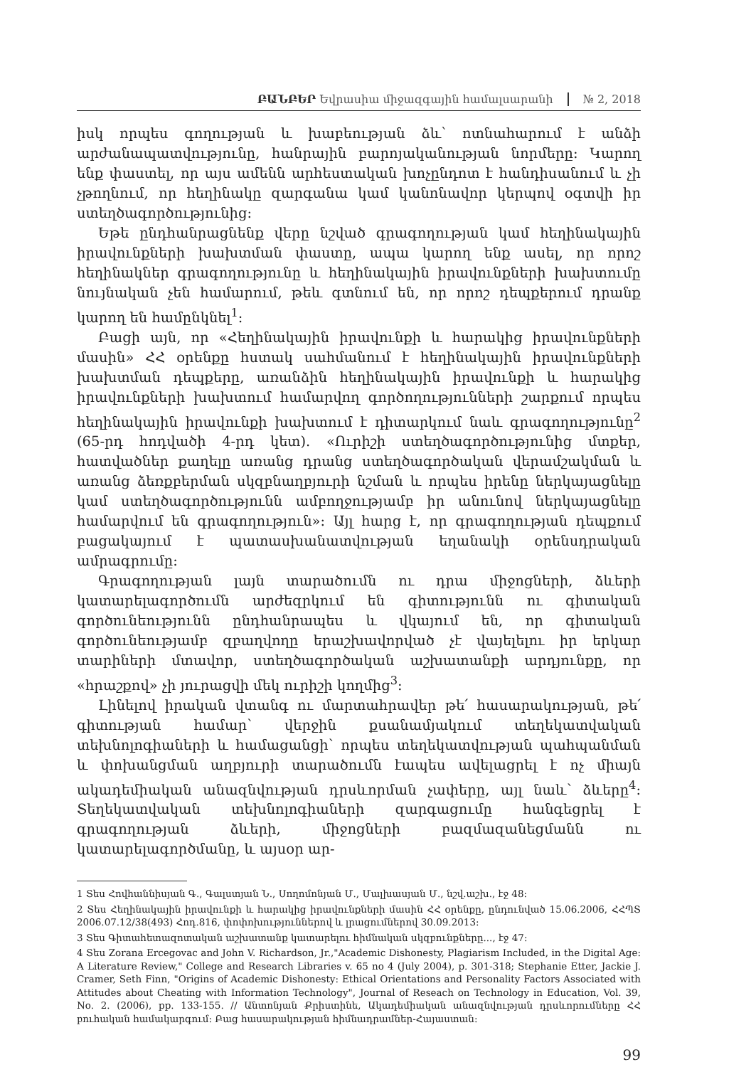ԲԱՆԲԵՐ Եվրասիա միջազգային համալսարանի № 2, 2018
իսկ որպես գողության և խաբեության ձև՝ ոտնահարում է անձի արժանապատվությունը, հանրային բարոյականության նորմերը: Կարող ենք փաստել, որ այս ամենն արհեստական խոչընդոտ է հանդիսանում և չի չթողնում, որ հեղինակը զարգանա կամ կանոնավոր կերպով օգտվի իր ստեղծագործությունից:
Եթե ընդհանրացնենք վերը նշված գրագողության կամ հեղինակային իրավունքների խախտման փաստը, ապա կարող ենք ասել, որ որոշ հեղինակներ գրագողությունը և հեղինակային իրավունքների խախտումը նույնական չեն համարում, թեև գտնում են, որ որոշ դեպքերում դրանք կարող են համընկնել<sup>1</sup>:
Բացի այն, որ «Հեղինակային իրավունքի և հարակից իրավունքների մասին» ՀՀ օրենքը հստակ սահմանում է հեղինակային իրավունքների խախտման դեպքերը, առանձին հեղինակային իրավունքի և հարակից իրավունքների խախտում համարվող գործողությունների շարքում որպես հեղինակային իրավունքի խախտում է դիտարկում նաև գրագողությունը<sup>2</sup> (65-րդ հոդվածի 4-րդ կետ). «Ուրիշի ստեղծագործությունից մտքեր, հատվածներ քաղելը առանց դրանց ստեղծագործական վերամշակման և առանց ձեռքբերման սկզբնաղբյուրի նշման և որպես իրենը ներկայացնելը կամ ստեղծագործությունն ամբողջությամբ իր անունով ներկայացնելը համարվում են գրագողություն»: Այլ հարց է, որ գրագողության դեպքում բացակայում է պատասխանատվության եղանակի օրենսդրական ամրագրումը:
Գրագողության լայն տարածումն ու դրա միջոցների, ձևերի կատարելագործումն արժեզրկում են գիտությունն ու գիտական գործունեությունն ընդհանրապես և վկայում են, որ գիտական գործունեությամբ զբաղվողը երաշխավորված չէ վայելելու իր երկար տարիների մտավոր, ստեղծագործական աշխատանքի արդյունքը, որ «հրաշքով» չի յուրացվի մեկ ուրիշի կողմից<sup>3</sup>:
Լինելով իրական վտանգ ու մարտահրավեր թե՛ հասարակության, թե՛ գիտության համար՝ վերջին քսանամյակում տեղեկատվական տեխնոլոգիաների և համացանցի՝ որպես տեղեկատվության պահպանման և փոխանցման աղբյուրի տարածումն էապես ավելացրել է ոչ միայն ակադեմիական անազնվության դրսևորման չափերը, այլ նաև՝ ձևերը<sup>4</sup>: Տեղեկատվական տեխնոլոգիաների զարգացումը հանգեցրել է գրագողության ձևերի, միջոցների բազմազանեցմանն ու կատարելագործմանը, և այսօր ար-
1 Տես Հովհաննիսյան Գ., Գալստյան Ն., Սողոմոնյան Մ., Մալխասյան Մ., նշվ.աշխ., էջ 48:
2 Տես Հեղինակային իրավունքի և հարակից իրավունքների մասին ՀՀ օրենքը, ընդունված 15.06.2006, ՀՀՊՏ 2006.07.12/38(493) Հոդ.816, փոփոխություններով և լրացումներով 30.09.2013:
3 Տես Գիտահետազոտական աշխատանք կատարելու հիմնական սկզբունքները..., էջ 47:
4 Տես Zorana Ercegovac and John V. Richardson, Jr.,"Academic Dishonesty, Plagiarism Included, in the Digital Age: A Literature Review," College and Research Libraries v. 65 no 4 (July 2004), p. 301-318; Stephanie Etter, Jackie J. Cramer, Seth Finn, "Origins of Academic Dishonesty: Ethical Orientations and Personality Factors Associated with Attitudes about Cheating with Information Technology", Journal of Reseach on Technology in Education, Vol. 39, No. 2. (2006), pp. 133-155. // Անտոնյան Քրիստինե, Ակադեմիական անազնվության դրսևորումները ՀՀ բուհական համակարգում: Բաց հասարակության հիմնադրամներ-Հայաստան:
99